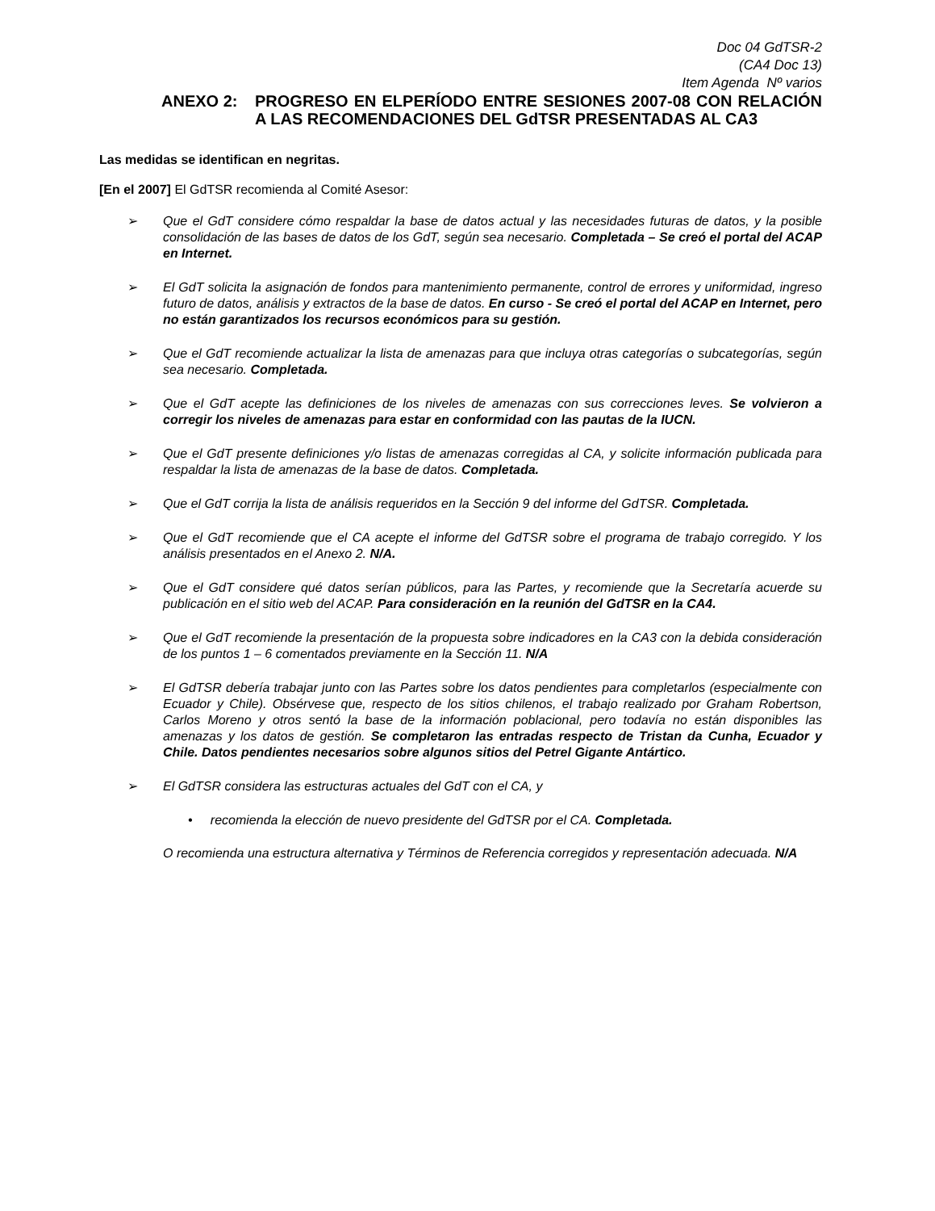Doc 04 GdTSR-2
(CA4 Doc 13)
Item Agenda Nº varios
ANEXO 2: PROGRESO EN ELPERÍODO ENTRE SESIONES 2007-08 CON RELACIÓN A LAS RECOMENDACIONES DEL GdTSR PRESENTADAS AL CA3
Las medidas se identifican en negritas.
[En el 2007] El GdTSR recomienda al Comité Asesor:
➢ Que el GdT considere cómo respaldar la base de datos actual y las necesidades futuras de datos, y la posible consolidación de las bases de datos de los GdT, según sea necesario. Completada – Se creó el portal del ACAP en Internet.
➢ El GdT solicita la asignación de fondos para mantenimiento permanente, control de errores y uniformidad, ingreso futuro de datos, análisis y extractos de la base de datos. En curso - Se creó el portal del ACAP en Internet, pero no están garantizados los recursos económicos para su gestión.
➢ Que el GdT recomiende actualizar la lista de amenazas para que incluya otras categorías o subcategorías, según sea necesario. Completada.
➢ Que el GdT acepte las definiciones de los niveles de amenazas con sus correcciones leves. Se volvieron a corregir los niveles de amenazas para estar en conformidad con las pautas de la IUCN.
➢ Que el GdT presente definiciones y/o listas de amenazas corregidas al CA, y solicite información publicada para respaldar la lista de amenazas de la base de datos. Completada.
➢ Que el GdT corrija la lista de análisis requeridos en la Sección 9 del informe del GdTSR. Completada.
➢ Que el GdT recomiende que el CA acepte el informe del GdTSR sobre el programa de trabajo corregido. Y los análisis presentados en el Anexo 2. N/A.
➢ Que el GdT considere qué datos serían públicos, para las Partes, y recomiende que la Secretaría acuerde su publicación en el sitio web del ACAP. Para consideración en la reunión del GdTSR en la CA4.
➢ Que el GdT recomiende la presentación de la propuesta sobre indicadores en la CA3 con la debida consideración de los puntos 1 – 6 comentados previamente en la Sección 11. N/A
➢ El GdTSR debería trabajar junto con las Partes sobre los datos pendientes para completarlos (especialmente con Ecuador y Chile). Obsérvese que, respecto de los sitios chilenos, el trabajo realizado por Graham Robertson, Carlos Moreno y otros sentó la base de la información poblacional, pero todavía no están disponibles las amenazas y los datos de gestión. Se completaron las entradas respecto de Tristan da Cunha, Ecuador y Chile. Datos pendientes necesarios sobre algunos sitios del Petrel Gigante Antártico.
➢ El GdTSR considera las estructuras actuales del GdT con el CA, y
• recomienda la elección de nuevo presidente del GdTSR por el CA. Completada.
O recomienda una estructura alternativa y Términos de Referencia corregidos y representación adecuada. N/A